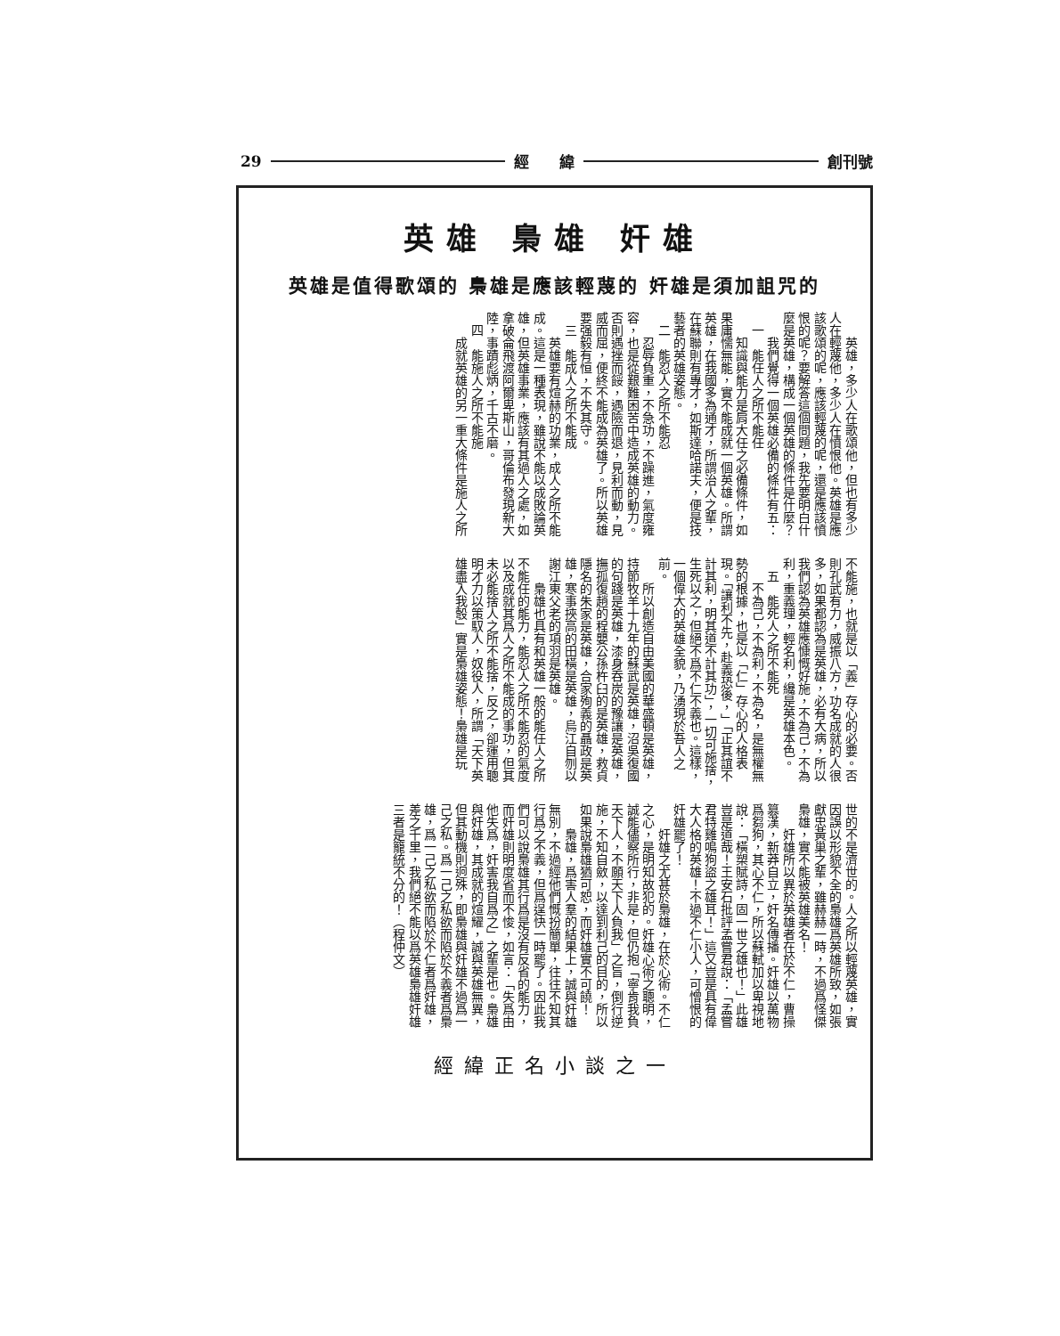29 經　　緯 創刊號
英雄 梟雄 奸雄
英雄是值得歌頌的 梟雄是應該輕蔑的 奸雄是須加詛咒的
英雄，多少人在歌頌他，但也有多少人在輕蔑他，多少人在憤恨他。英雄是應該歌頌的呢，應該輕蔑的呢，還是應該憤恨的呢？要解答這個問題，我先要明白什麼是英雄，構成一個英雄的條件是什麼？
我們覺得一個英雄必備的條件有五：
一　能任人之所不能任
知識與能力是肩大任之必備條件，如果庸懦無能，實不能成就一個英雄。所謂英雄，在我國多為通才，所謂治人之輩，在蘇聯則有專才，如斯達哈諾夫，便是技藝者的英雄姿態。
二　能忍人之所不能忍
忍辱負重，不急功，不躁進，氣度雍容，也是從艱難困苦中造成英雄的動力。否則遇挫而餒，遇險而退，見利而動，見威而屈，便終不能成為英雄了。所以英雄要强毅有恒，不失其守。
三　能成人之所不能成
英雄要有煊赫的功業，成人之所不能成。這是一種表現，雖說不能以成敗論英雄，但英雄事業，應該有其過人之處，如拿破侖飛渡阿爾卑斯山，哥倫布發現新大陸，事蹟彪炳，千古不磨。
四　能施人之所不能施
成就英雄的另一重大條件是施人之所
不能施，也就是以「義」存心的必要。否則孔武有力，威振八方，功名成就的人很多，如果都認為是英雄，必有大病，所以我們認為英雄應慷慨好施，不為己，不為利，重義理，輕名利，纔是英雄本色。
五　能死人之所不能死
不為己，不為利，不為名，是無權無勢的根據，也是以「仁」存心的人格表現。「讓利不先，赴義恐後，」「正其誼不計其利，明其道不計其功」，一切可施捨，生死以之，但絕不爲不仁不義也。這樣，一個偉大的英雄全貌，乃湧現於吾人之前。
所以創造自由美國的華盛頓是英雄，持節牧羊十九年的蘇武是英雄，沼吳復國的句踐是英雄，漆身吞炭的豫讓是英雄，撫孤復趙的程嬰公孫杵臼的是英雄，救貞隱名的朱家是英雄，合家殉義的聶政是英雄，寒事挾高的田橫是英雄，烏江自刎以謝江東父老的項羽是英雄。
梟雄也具有和英雄一般的能任人之所不能任的能力，能忍人之所不能忍的氣度以及成就其爲人之所不能成的事功，但其未必能捨人之所不能捨，反之，卻運用聰明才力以策馭人，奴役人，所謂「天下英雄盡入我彀」實是梟雄姿態！梟雄是玩
世的不是濟世的。人之所以輕蔑英雄，實因誤以形貌不全的梟雄爲英雄所致，如張獻忠黃巢之輩，雖赫赫一時，不過爲怪傑梟雄，實不能被英雄美名！
奸雄所以異於英雄者在於不仁，曹操篡漢，新莽自立，奸名傳播。奸雄以萬物爲芻狗，其心不仁，所以蘇軾加以卑視地說：「橫槊賦詩，固一世之雄也！」此雄豈是道哉！王安石批評孟嘗君說：「孟嘗君特雞鳴狗盜之雄耳！」這又豈是具有偉大人格的英雄！不過不仁小人，可憎恨的奸雄罷了！
奸雄之尤甚於梟雄，在於心術。不仁之心，是明知故犯的。奸雄心術之聰明，誠能儘察所行，非是，但仍抱「寧肯我負天下人，不願天下人負我」之旨，倒行逆施，不知自斂，以達到利己的目的，所以如果說梟雄猶可恕，而奸雄實不可饒！
梟雄，爲害人羣的結果上，誠與奸雄無別，不過經他們慨扮簡單，往往不知其行爲之不義，但爲逞快一時罷了。因此我們可以說梟雄其行爲是沒有反省的能力，而奸雄則明度省而不悛，如言：「失爲由他失爲，奸害我自爲之」之輩是也。梟雄與奸雄，其成就的煊耀，誠與英雄無異，但其動機則迥殊，即梟雄與奸雄不過爲一己之私。爲一己之私欲而陷於不義者爲梟雄，爲一己之私欲而陷於不仁者爲奸雄，差之千里，我們絕不能以爲英雄梟雄奸雄三者是籠統不分的！（程仲文）
經緯正名小談之一